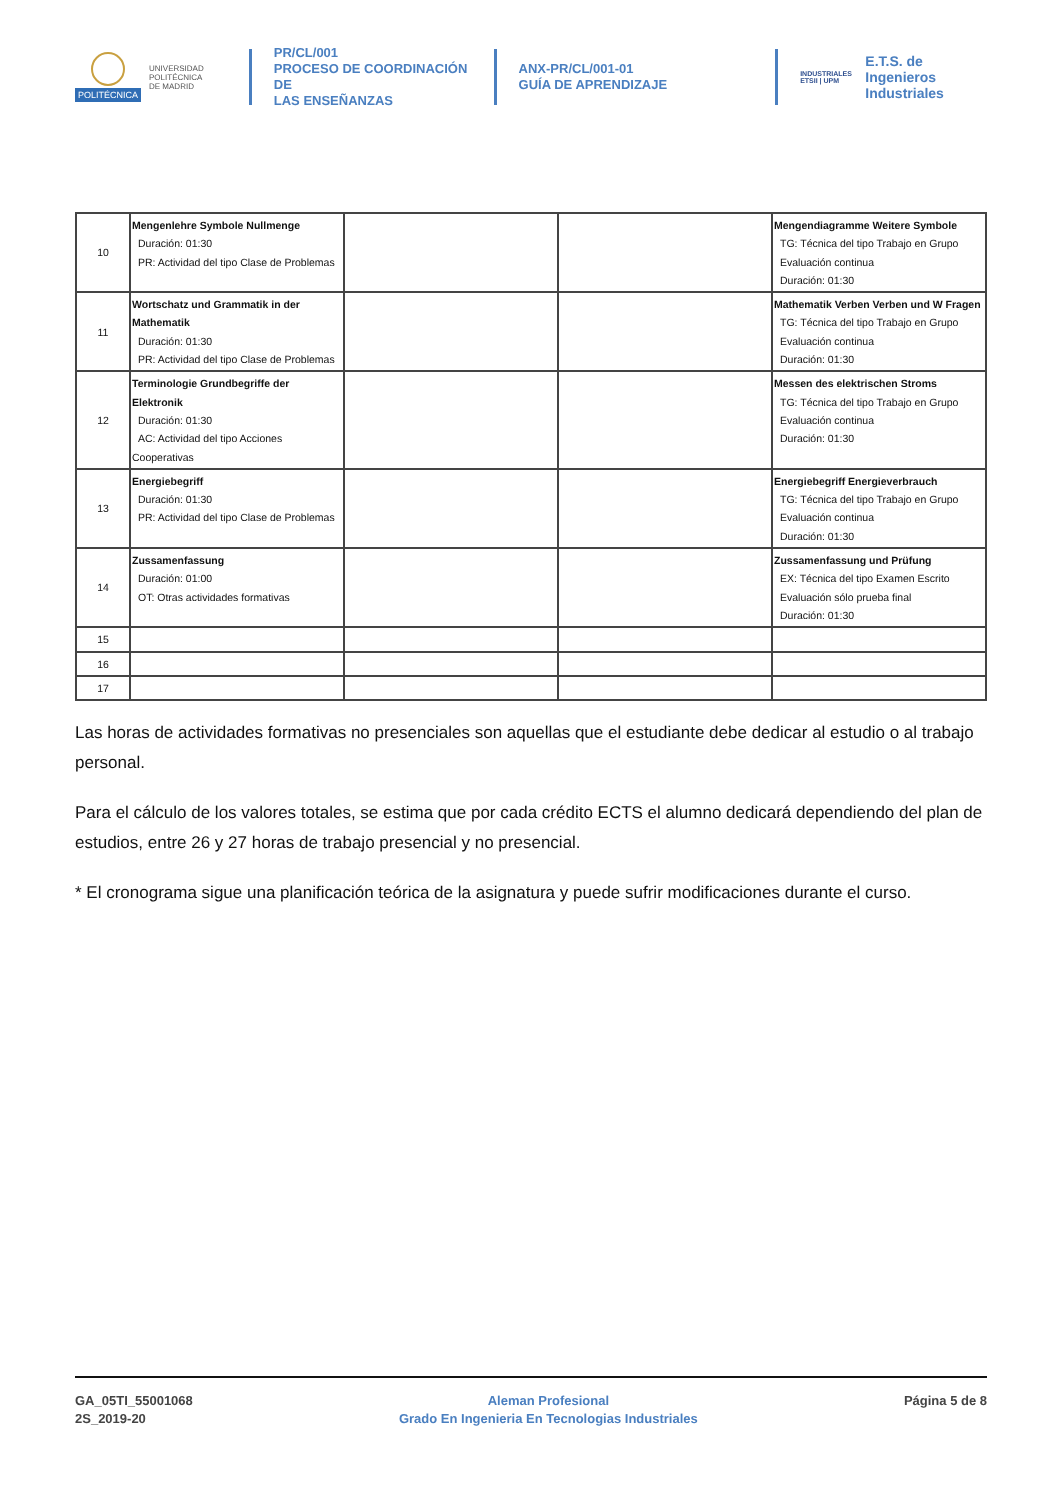POLITÉCNICA
UNIVERSIDAD
POLITÉCNICA
DE MADRID
PR/CL/001
PROCESO DE COORDINACIÓN DE
LAS ENSEÑANZAS
ANX-PR/CL/001-01
GUÍA DE APRENDIZAJE
INDUSTRIALES
ETSII | UPM
E.T.S. de Ingenieros
Industriales
| 10 | Mengenlehre Symbole Nullmenge Duración: 01:30 PR: Actividad del tipo Clase de Problemas | | | Mengendiagramme Weitere Symbole TG: Técnica del tipo Trabajo en Grupo Evaluación continua Duración: 01:30 |
| 11 | Wortschatz und Grammatik in der Mathematik Duración: 01:30 PR: Actividad del tipo Clase de Problemas | | | Mathematik Verben Verben und W Fragen TG: Técnica del tipo Trabajo en Grupo Evaluación continua Duración: 01:30 |
| 12 | Terminologie Grundbegriffe der Elektronik Duración: 01:30 AC: Actividad del tipo Acciones Cooperativas | | | Messen des elektrischen Stroms TG: Técnica del tipo Trabajo en Grupo Evaluación continua Duración: 01:30 |
| 13 | Energiebegriff Duración: 01:30 PR: Actividad del tipo Clase de Problemas | | | Energiebegriff Energieverbrauch TG: Técnica del tipo Trabajo en Grupo Evaluación continua Duración: 01:30 |
| 14 | Zussamenfassung Duración: 01:00 OT: Otras actividades formativas | | | Zussamenfassung und Prüfung EX: Técnica del tipo Examen Escrito Evaluación sólo prueba final Duración: 01:30 |
| 15 | | | | |
| 16 | | | | |
| 17 | | | | |
Las horas de actividades formativas no presenciales son aquellas que el estudiante debe dedicar al estudio o al trabajo personal.
Para el cálculo de los valores totales, se estima que por cada crédito ECTS el alumno dedicará dependiendo del plan de estudios, entre 26 y 27 horas de trabajo presencial y no presencial.
* El cronograma sigue una planificación teórica de la asignatura y puede sufrir modificaciones durante el curso.
GA_05TI_55001068
2S_2019-20
Aleman Profesional
Grado En Ingenieria En Tecnologias Industriales
Página 5 de 8